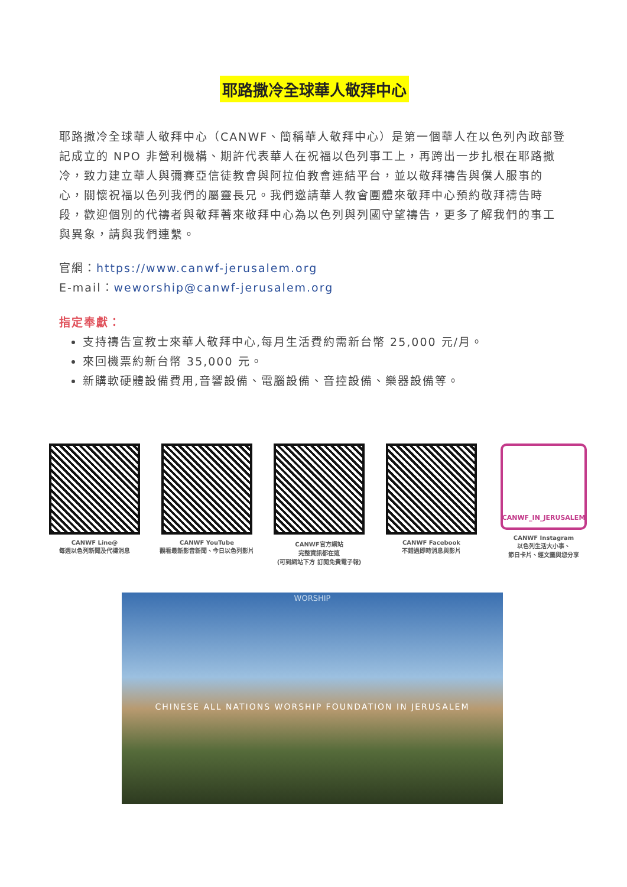耶路撒冷全球華人敬拜中心
耶路撒冷全球華人敬拜中心（CANWF、簡稱華人敬拜中心）是第一個華人在以色列內政部登記成立的 NPO 非營利機構、期許代表華人在祝福以色列事工上，再跨出一步扎根在耶路撒冷，致力建立華人與彌賽亞信徒教會與阿拉伯教會連結平台，並以敬拜禱告與僕人服事的心，關懷祝福以色列我們的屬靈長兄。我們邀請華人教會團體來敬拜中心預約敬拜禱告時段，歡迎個別的代禱者與敬拜著來敬拜中心為以色列與列國守望禱告，更多了解我們的事工與異象，請與我們連繫。
官網：https://www.canwf-jerusalem.org
E-mail：weworship@canwf-jerusalem.org
指定奉獻：
支持禱告宣教士來華人敬拜中心,每月生活費約需新台幣 25,000 元/月。
來回機票約新台幣 35,000 元。
新購軟硬體設備費用,音響設備、電腦設備、音控設備、樂器設備等。
CANWF Line@
每週以色列新聞及代禱消息
CANWF YouTube
觀看最新影音新聞、今日以色列影片
CANWF官方網站
完整資訊都在這
(可到網站下方 訂閱免費電子報)
CANWF Facebook
不錯過即時消息與影片
CANWF_IN_JERUSALEM
CANWF Instagram
以色列生活大小事、
節日卡片、經文圖與您分享
WORSHIP
CHINESE ALL NATIONS WORSHIP FOUNDATION IN JERUSALEM